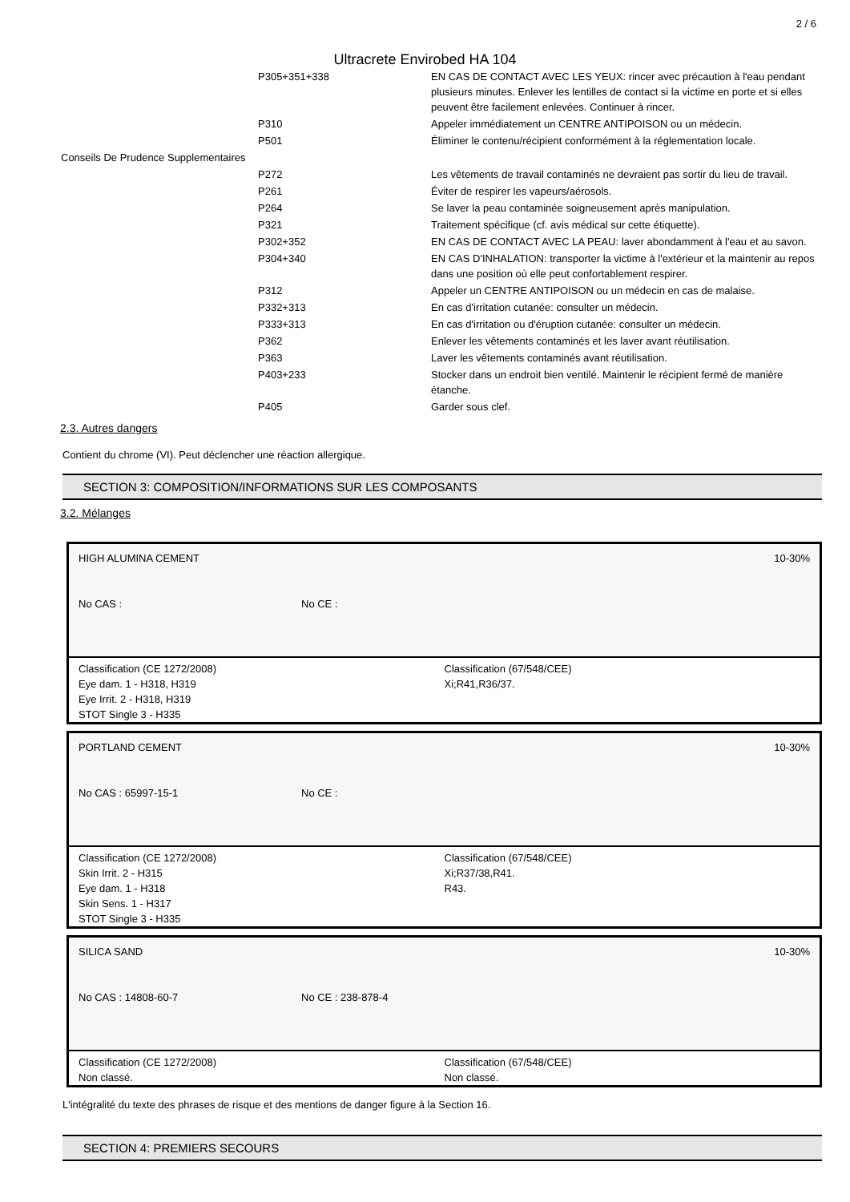2 / 6
Ultracrete Envirobed HA 104
| | P305+351+338 | EN CAS DE CONTACT AVEC LES YEUX: rincer avec précaution à l'eau pendant plusieurs minutes. Enlever les lentilles de contact si la victime en porte et si elles peuvent être facilement enlevées. Continuer à rincer. |
| | P310 | Appeler immédiatement un CENTRE ANTIPOISON ou un médecin. |
| | P501 | Éliminer le contenu/récipient conformément à la réglementation locale. |
| Conseils De Prudence Supplementaires | | |
| | P272 | Les vêtements de travail contaminés ne devraient pas sortir du lieu de travail. |
| | P261 | Éviter de respirer les vapeurs/aérosols. |
| | P264 | Se laver la peau contaminée soigneusement après manipulation. |
| | P321 | Traitement spécifique (cf. avis médical sur cette étiquette). |
| | P302+352 | EN CAS DE CONTACT AVEC LA PEAU: laver abondamment à l'eau et au savon. |
| | P304+340 | EN CAS D'INHALATION: transporter la victime à l'extérieur et la maintenir au repos dans une position où elle peut confortablement respirer. |
| | P312 | Appeler un CENTRE ANTIPOISON ou un médecin en cas de malaise. |
| | P332+313 | En cas d'irritation cutanée: consulter un médecin. |
| | P333+313 | En cas d'irritation ou d'éruption cutanée: consulter un médecin. |
| | P362 | Enlever les vêtements contaminés et les laver avant réutilisation. |
| | P363 | Laver les vêtements contaminés avant réutilisation. |
| | P403+233 | Stocker dans un endroit bien ventilé. Maintenir le récipient fermé de manière étanche. |
| | P405 | Garder sous clef. |
2.3. Autres dangers
Contient du chrome (VI). Peut déclencher une réaction allergique.
SECTION 3: COMPOSITION/INFORMATIONS SUR LES COMPOSANTS
3.2. Mélanges
10-30% HIGH ALUMINA CEMENT
No CAS : No CE :
Classification (CE 1272/2008)
Eye dam. 1 - H318, H319
Eye Irrit. 2 - H318, H319
STOT Single 3 - H335
Classification (67/548/CEE)
Xi;R41,R36/37.
10-30% PORTLAND CEMENT
No CAS : 65997-15-1 No CE :
Classification (CE 1272/2008)
Skin Irrit. 2 - H315
Eye dam. 1 - H318
Skin Sens. 1 - H317
STOT Single 3 - H335
Classification (67/548/CEE)
Xi;R37/38,R41.
R43.
10-30% SILICA SAND
No CAS : 14808-60-7 No CE : 238-878-4
Classification (CE 1272/2008)
Non classé.
Classification (67/548/CEE)
Non classé.
L'intégralité du texte des phrases de risque et des mentions de danger figure à la Section 16.
SECTION 4: PREMIERS SECOURS